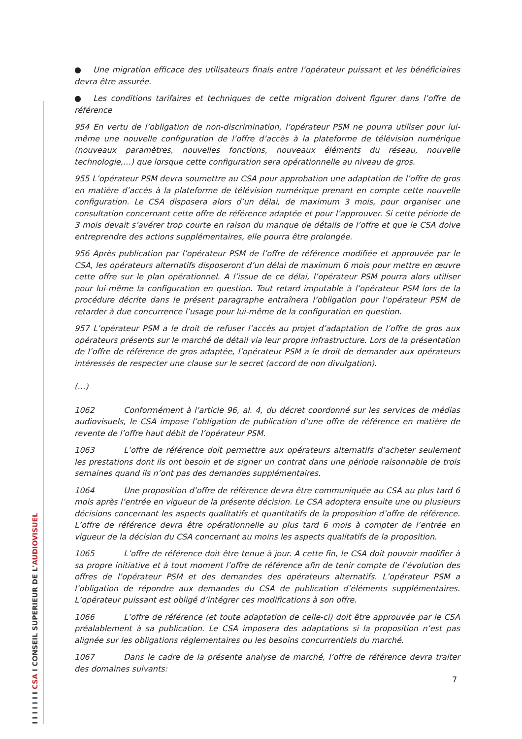I I I I I I I CSA I CONSEIL SUPERIEUR DE L'AUDIOVISUEL
● Une migration efficace des utilisateurs finals entre l’opérateur puissant et les bénéficiaires devra être assurée.
● Les conditions tarifaires et techniques de cette migration doivent figurer dans l’offre de référence
954 En vertu de l’obligation de non-discrimination, l’opérateur PSM ne pourra utiliser pour lui-même une nouvelle configuration de l’offre d’accès à la plateforme de télévision numérique (nouveaux paramètres, nouvelles fonctions, nouveaux éléments du réseau, nouvelle technologie,…) que lorsque cette configuration sera opérationnelle au niveau de gros.
955 L’opérateur PSM devra soumettre au CSA pour approbation une adaptation de l’offre de gros en matière d’accès à la plateforme de télévision numérique prenant en compte cette nouvelle configuration. Le CSA disposera alors d’un délai, de maximum 3 mois, pour organiser une consultation concernant cette offre de référence adaptée et pour l’approuver. Si cette période de 3 mois devait s’avérer trop courte en raison du manque de détails de l’offre et que le CSA doive entreprendre des actions supplémentaires, elle pourra être prolongée.
956 Après publication par l’opérateur PSM de l’offre de référence modifiée et approuvée par le CSA, les opérateurs alternatifs disposeront d’un délai de maximum 6 mois pour mettre en œuvre cette offre sur le plan opérationnel. A l’issue de ce délai, l’opérateur PSM pourra alors utiliser pour lui-même la configuration en question. Tout retard imputable à l’opérateur PSM lors de la procédure décrite dans le présent paragraphe entraînera l’obligation pour l’opérateur PSM de retarder à due concurrence l’usage pour lui-même de la configuration en question.
957 L’opérateur PSM a le droit de refuser l’accès au projet d’adaptation de l’offre de gros aux opérateurs présents sur le marché de détail via leur propre infrastructure. Lors de la présentation de l’offre de référence de gros adaptée, l’opérateur PSM a le droit de demander aux opérateurs intéressés de respecter une clause sur le secret (accord de non divulgation).
(…)
1062 Conformément à l’article 96, al. 4, du décret coordonné sur les services de médias audiovisuels, le CSA impose l’obligation de publication d’une offre de référence en matière de revente de l’offre haut débit de l’opérateur PSM.
1063 L’offre de référence doit permettre aux opérateurs alternatifs d’acheter seulement les prestations dont ils ont besoin et de signer un contrat dans une période raisonnable de trois semaines quand ils n’ont pas des demandes supplémentaires.
1064 Une proposition d’offre de référence devra être communiquée au CSA au plus tard 6 mois après l’entrée en vigueur de la présente décision. Le CSA adoptera ensuite une ou plusieurs décisions concernant les aspects qualitatifs et quantitatifs de la proposition d’offre de référence. L’offre de référence devra être opérationnelle au plus tard 6 mois à compter de l’entrée en vigueur de la décision du CSA concernant au moins les aspects qualitatifs de la proposition.
1065 L’offre de référence doit être tenue à jour. A cette fin, le CSA doit pouvoir modifier à sa propre initiative et à tout moment l’offre de référence afin de tenir compte de l’évolution des offres de l’opérateur PSM et des demandes des opérateurs alternatifs. L’opérateur PSM a l’obligation de répondre aux demandes du CSA de publication d’éléments supplémentaires. L’opérateur puissant est obligé d’intégrer ces modifications à son offre.
1066 L’offre de référence (et toute adaptation de celle-ci) doit être approuvée par le CSA préalablement à sa publication. Le CSA imposera des adaptations si la proposition n’est pas alignée sur les obligations réglementaires ou les besoins concurrentiels du marché.
1067 Dans le cadre de la présente analyse de marché, l’offre de référence devra traiter des domaines suivants:
7